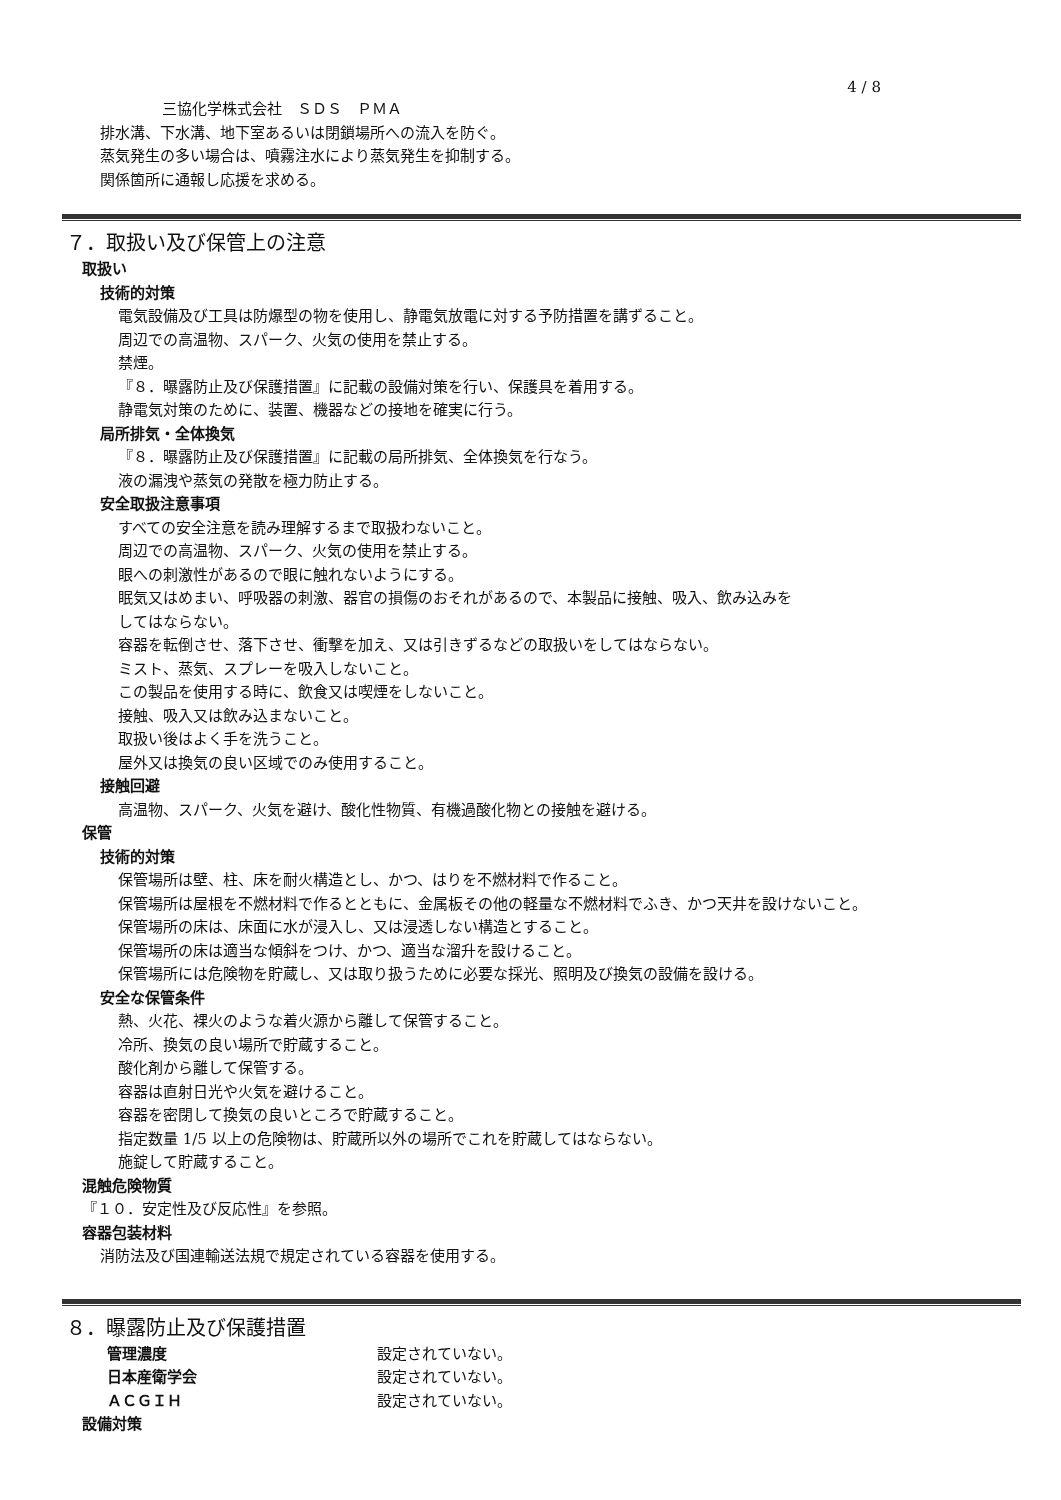4 / 8
三協化学株式会社　ＳＤＳ　ＰＭＡ
排水溝、下水溝、地下室あるいは閉鎖場所への流入を防ぐ。
蒸気発生の多い場合は、噴霧注水により蒸気発生を抑制する。
関係箇所に通報し応援を求める。
７．取扱い及び保管上の注意
取扱い
技術的対策
電気設備及び工具は防爆型の物を使用し、静電気放電に対する予防措置を講ずること。
周辺での高温物、スパーク、火気の使用を禁止する。
禁煙。
『８．曝露防止及び保護措置』に記載の設備対策を行い、保護具を着用する。
静電気対策のために、装置、機器などの接地を確実に行う。
局所排気・全体換気
『８．曝露防止及び保護措置』に記載の局所排気、全体換気を行なう。
液の漏洩や蒸気の発散を極力防止する。
安全取扱注意事項
すべての安全注意を読み理解するまで取扱わないこと。
周辺での高温物、スパーク、火気の使用を禁止する。
眼への刺激性があるので眼に触れないようにする。
眠気又はめまい、呼吸器の刺激、器官の損傷のおそれがあるので、本製品に接触、吸入、飲み込みを
してはならない。
容器を転倒させ、落下させ、衝撃を加え、又は引きずるなどの取扱いをしてはならない。
ミスト、蒸気、スプレーを吸入しないこと。
この製品を使用する時に、飲食又は喫煙をしないこと。
接触、吸入又は飲み込まないこと。
取扱い後はよく手を洗うこと。
屋外又は換気の良い区域でのみ使用すること。
接触回避
高温物、スパーク、火気を避け、酸化性物質、有機過酸化物との接触を避ける。
保管
技術的対策
保管場所は壁、柱、床を耐火構造とし、かつ、はりを不燃材料で作ること。
保管場所は屋根を不燃材料で作るとともに、金属板その他の軽量な不燃材料でふき、かつ天井を設けないこと。
保管場所の床は、床面に水が浸入し、又は浸透しない構造とすること。
保管場所の床は適当な傾斜をつけ、かつ、適当な溜升を設けること。
保管場所には危険物を貯蔵し、又は取り扱うために必要な採光、照明及び換気の設備を設ける。
安全な保管条件
熱、火花、裸火のような着火源から離して保管すること。
冷所、換気の良い場所で貯蔵すること。
酸化剤から離して保管する。
容器は直射日光や火気を避けること。
容器を密閉して換気の良いところで貯蔵すること。
指定数量 1/5 以上の危険物は、貯蔵所以外の場所でこれを貯蔵してはならない。
施錠して貯蔵すること。
混触危険物質
『１０．安定性及び反応性』を参照。
容器包装材料
消防法及び国連輸送法規で規定されている容器を使用する。
８．曝露防止及び保護措置
管理濃度 設定されていない。
日本産衛学会 設定されていない。
ＡＣＧＩＨ 設定されていない。
設備対策